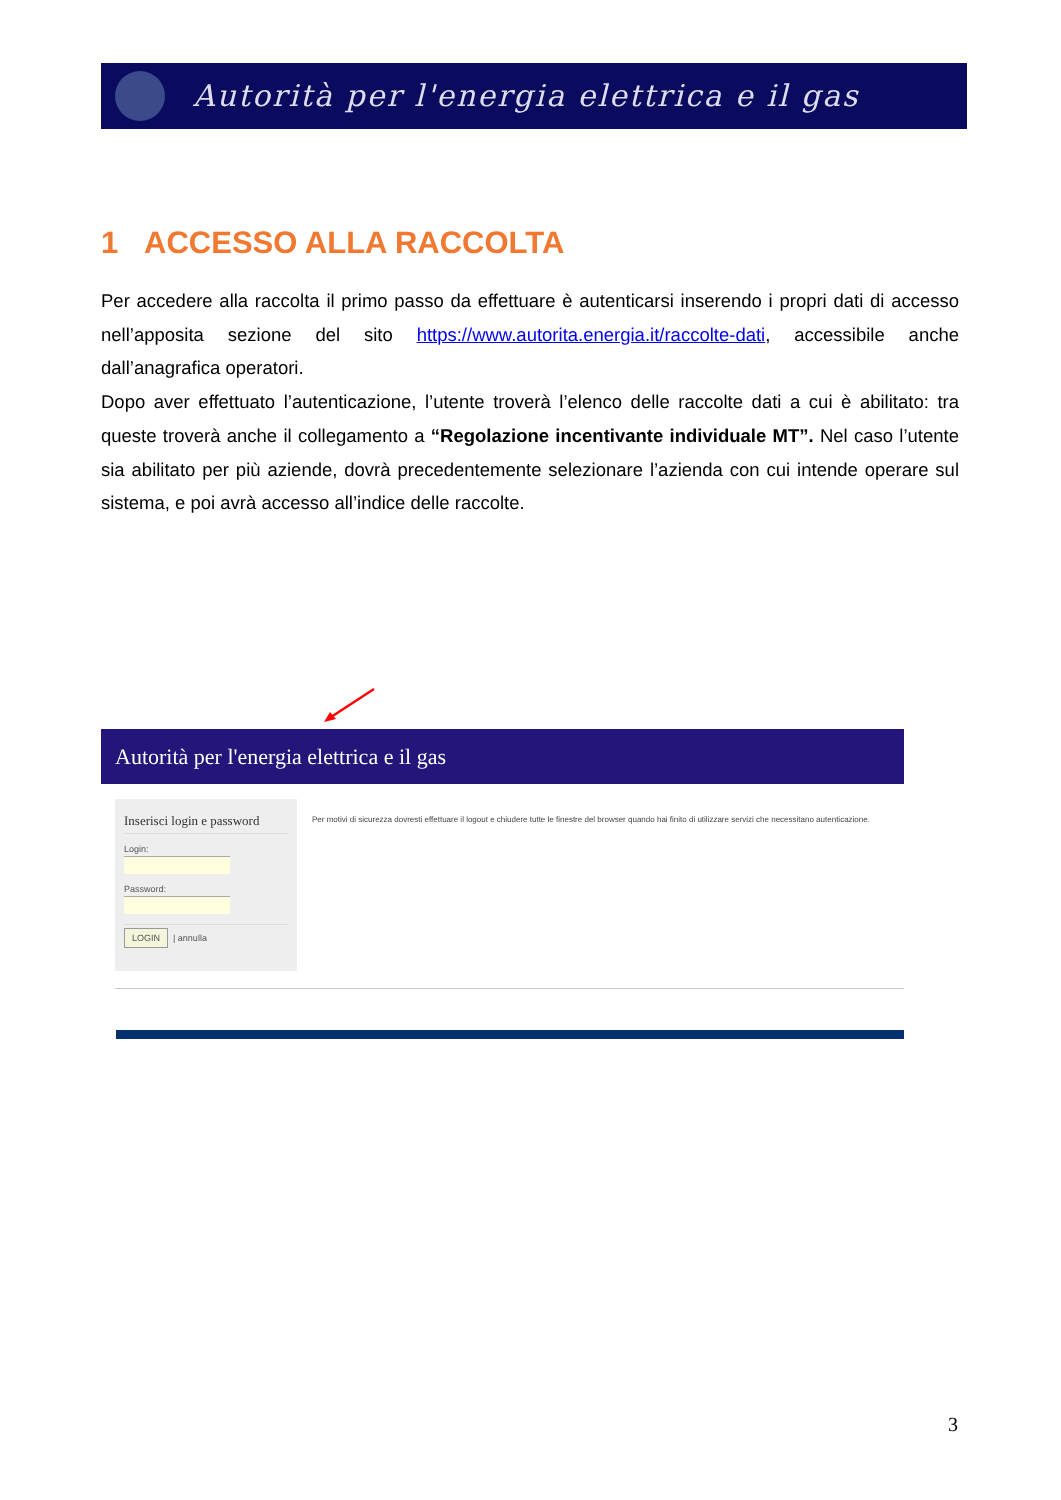Autorità per l'energia elettrica e il gas
1 ACCESSO ALLA RACCOLTA
Per accedere alla raccolta il primo passo da effettuare è autenticarsi inserendo i propri dati di accesso nell’apposita sezione del sito https://www.autorita.energia.it/raccolte-dati, accessibile anche dall’anagrafica operatori.
Dopo aver effettuato l’autenticazione, l’utente troverà l’elenco delle raccolte dati a cui è abilitato: tra queste troverà anche il collegamento a “Regolazione incentivante individuale MT”. Nel caso l’utente sia abilitato per più aziende, dovrà precedentemente selezionare l’azienda con cui intende operare sul sistema, e poi avrà accesso all’indice delle raccolte.
Autorità per l'energia elettrica e il gas
Inserisci login e password
Login:
Password:
LOGIN | annulla
Per motivi di sicurezza dovresti effettuare il logout e chiudere tutte le finestre del browser quando hai finito di utilizzare servizi che necessitano autenticazione.
3